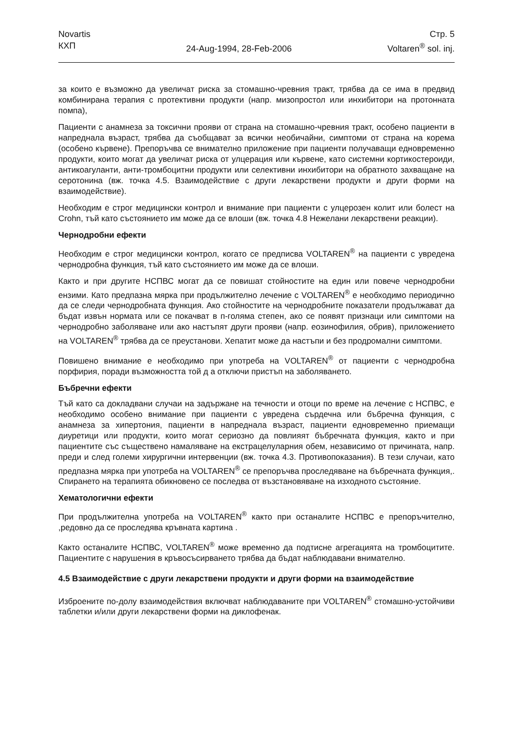Novartis
КХП
24-Aug-1994, 28-Feb-2006 Стр. 5
Voltaren<sup>®</sup> sol. inj.
за които е възможно да увеличат риска за стомашно-чревния тракт, трябва да се има в предвид комбинирана терапия с протективни продукти (напр. мизопростол или инхибитори на протонната помпа),
Пациенти с анамнеза за токсични прояви от страна на стомашно-чревния тракт, особено пациенти в напреднала възраст, трябва да съобщават за всички необичайни, симптоми от страна на корема (особено кървене). Препоръчва се внимателно приложение при пациенти получаващи едновременно продукти, които могат да увеличат риска от улцерация или кървене, като системни кортикостероиди, антикоагуланти, анти-тромбоцитни продукти или селективни инхибитори на обратното захващане на серотонина (вж. точка 4.5. Взаимодействие с други лекарствени продукти и други форми на взаимодействие).
Необходим е строг медицински контрол и внимание при пациенти с улцерозен колит или болест на Crohn, тъй като състоянието им може да се влоши (вж. точка 4.8 Нежелани лекарствени реакции).
Чернодробни ефекти
Необходим е строг медицински контрол, когато се предписва VOLTAREN<sup>®</sup> на пациенти с увредена чернодробна функция, тъй като състоянието им може да се влоши.
Както и при другите НСПВС могат да се повишат стойностите на един или повече чернодробни ензими. Като предпазна мярка при продължително лечение с VOLTAREN<sup>®</sup> е необходимо периодично да се следи чернодробната функция. Ако стойностите на чернодробните показатели продължават да бъдат извън нормата или се покачват в п-голяма степен, ако се появят признаци или симптоми на чернодробно заболяване или ако настъпят други прояви (напр. еозинофилия, обрив), приложението на VOLTAREN<sup>®</sup> трябва да се преустанови. Хепатит може да настъпи и без продромални симптоми.
Повишено внимание е необходимо при употреба на VOLTAREN<sup>®</sup> от пациенти с чернодробна порфирия, поради възможността той д а отключи пристъп на заболяването.
Бъбречни ефекти
Тъй като са докладвани случаи на задържане на течности и отоци по време на лечение с НСПВС, е необходимо особено внимание при пациенти с увредена сърдечна или бъбречна функция, с анамнеза за хипертония, пациенти в напреднала възраст, пациенти едновременно приемащи диуретици или продукти, които могат сериозно да повлияят бъбречната функция, както и при пациентите със съществено намаляване на екстрацелуларния обем, независимо от причината, напр. преди и след големи хирургични интервенции (вж. точка 4.3. Противопоказания). В тези случаи, като предпазна мярка при употреба на VOLTAREN<sup>®</sup> се препоръчва проследяване на бъбречната функция,. Спирането на терапията обикновено се последва от възстановяване на изходното състояние.
Хематологични ефекти
При продължителна употреба на VOLTAREN<sup>®</sup> както при останалите НСПВС е препоръчително, ,редовно да се проследява кръвната картина .
Както останалите НСПВС, VOLTAREN<sup>®</sup> може временно да подтисне агрегацията на тромбоцитите. Пациентите с нарушения в кръвосъсирването трябва да бъдат наблюдавани внимателно.
4.5 Взаимодействие с други лекарствени продукти и други форми на взаимодействие
Изброените по-долу взаимодействия включват наблюдаваните при VOLTAREN<sup>®</sup> стомашно-устойчиви таблетки и/или други лекарствени форми на диклофенак.